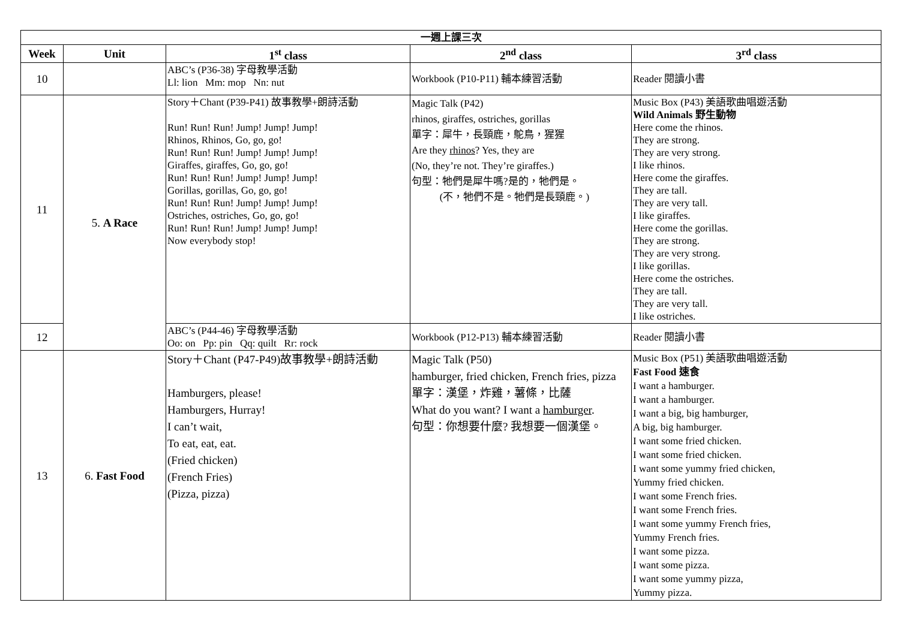| 一週上課三次 | | | | |
| --- | --- | --- | --- | --- |
| Week | Unit | 1<sup>st</sup> class | 2<sup>nd</sup> class | 3<sup>rd</sup> class |
| 10 | | ABC’s (P36-38) 字母教學活動 Ll: lion Mm: mop Nn: nut | Workbook (P10-P11) 輔本練習活動 | Reader 閱讀小書 |
| 11 | 5. A Race | Story＋Chant (P39-P41) 故事教學+朗詩活動 Run! Run! Run! Jump! Jump! Jump! Rhinos, Rhinos, Go, go, go! Run! Run! Run! Jump! Jump! Jump! Giraffes, giraffes, Go, go, go! Run! Run! Run! Jump! Jump! Jump! Gorillas, gorillas, Go, go, go! Run! Run! Run! Jump! Jump! Jump! Ostriches, ostriches, Go, go, go! Run! Run! Run! Jump! Jump! Jump! Now everybody stop! | Magic Talk (P42) rhinos, giraffes, ostriches, gorillas 單字：犀牛，長頸鹿，鴕鳥，猩猩 Are they rhinos ? Yes, they are (No, they’re not. They’re giraffes.) 句型：牠們是犀牛嗎?是的，牠們是。 (不，牠們不是。牠們是長頸鹿。) | Music Box (P43) 美語歌曲唱遊活動 Wild Animals 野生動物 Here come the rhinos. They are strong. They are very strong. I like rhinos. Here come the giraffes. They are tall. They are very tall. I like giraffes. Here come the gorillas. They are strong. They are very strong. I like gorillas. Here come the ostriches. They are tall. They are very tall. I like ostriches. |
| 12 | | ABC’s (P44-46) 字母教學活動 Oo: on Pp: pin Qq: quilt Rr: rock | Workbook (P12-P13) 輔本練習活動 | Reader 閱讀小書 |
| 13 | 6. Fast Food | Story＋Chant (P47-P49)故事教學+朗詩活動 Hamburgers, please! Hamburgers, Hurray! I can’t wait, To eat, eat, eat. (Fried chicken) (French Fries) (Pizza, pizza) | Magic Talk (P50) hamburger, fried chicken, French fries, pizza 單字：漢堡，炸雞，薯條，比薩 What do you want? I want a hamburger . 句型：你想要什麼? 我想要一個漢堡。 | Music Box (P51) 美語歌曲唱遊活動 Fast Food 速食 I want a hamburger. I want a hamburger. I want a big, big hamburger, A big, big hamburger. I want some fried chicken. I want some fried chicken. I want some yummy fried chicken, Yummy fried chicken. I want some French fries. I want some French fries. I want some yummy French fries, Yummy French fries. I want some pizza. I want some pizza. I want some yummy pizza, Yummy pizza. |